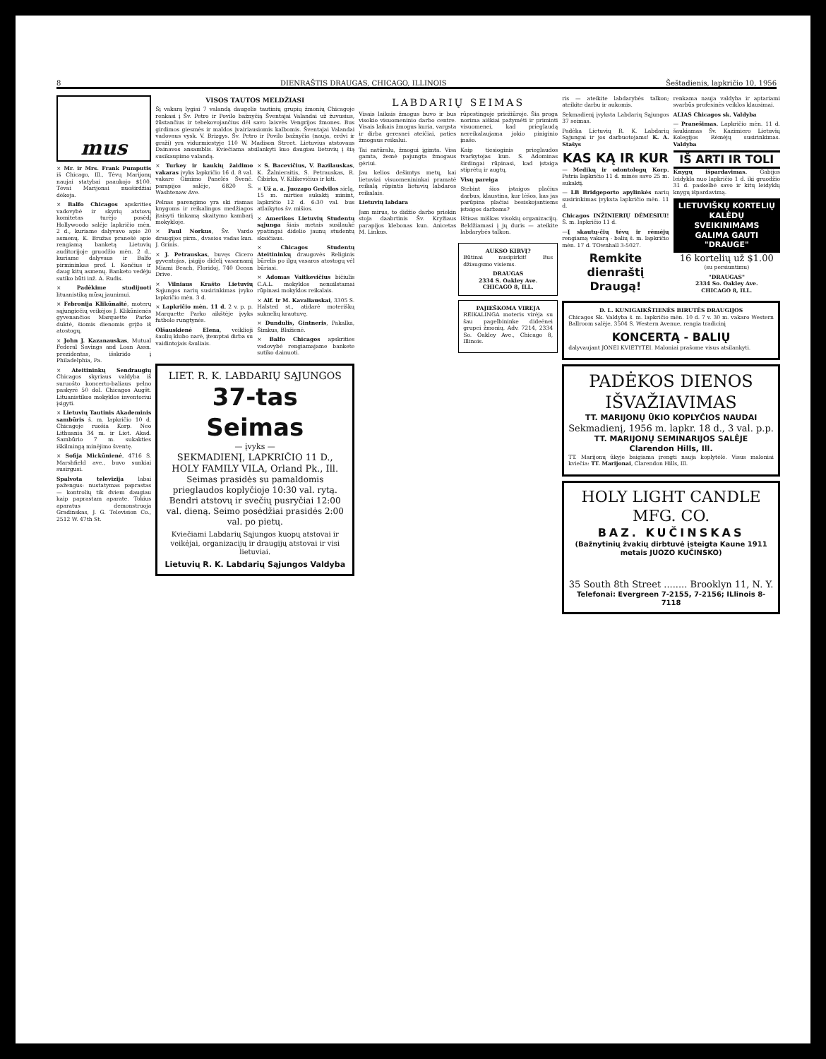8 DIENRAŠTIS DRAUGAS, CHICAGO, ILLINOIS Šeštadienis, lapkričio 10, 1956
mus
× Mr. ir Mrs. Frank Pumputis iš Chicago, Ill., Tėvų Marijonų naujai statybai paaukojo $100. Tėvai Marijonai nuoširdžiai dėkoja.
× Balfo Chicagos apskrities vadovybė ir skyrių atstovų komitetas turėjo posėdį Hollywoodo salėje lapkričio mėn. 2 d., kuriame dalyvavo apie 20 asmenų. K. Bružas pranešė apie rengiamą banketą Lietuvių auditorijoje gruodžio mėn. 2 d., kuriame dalyvaus ir Balfo pirmininkas prof. I. Končius ir daug kitų asmenų. Banketo vedėju sutiko būti inž. A. Rudis.
× Padėkime studijuoti lituanistiką mūsų jaunimui.
× Febronija Klikūnaitė, moterų sąjungiečių veikėjos J. Klikūnienės gyvenančios Marquette Parke duktė, šiomis dienomis grįžo iš atostogų.
× John J. Kazanauskas, Mutual Federal Savings and Loan Assn. prezidentas, išskrido į Philadelphia, Pa.
× Ateitininkų Sendraugių Chicagos skyriaus valdyba iš suruošto koncerto-baliaus pelno paskyrė 50 dol. Chicagos Augšt. Lituanistikos mokyklos inventoriui įsigyti.
× Lietuvių Tautinis Akademinis sambūris š. m. lapkričio 10 d. Chicagoje ruošia Korp. Neo Lithuania 34 m. ir Liet. Akad. Sambūrio 7 m. sukakties iškilmingą minėjimo šventę.
× Sofija Mickūnienė, 4716 S. Marshfield ave., buvo sunkiai susirgusi.
Spalvota televizija labai pažengus: nustatymas paprastas — kontrolių tik dviem daugiau kaip paprastam aparate. Tokius aparatus demonstruoja Gradinskas, J. G. Television Co., 2512 W. 47th St.
VISOS TAUTOS MELDŽIASI
Šį vakarą lygiai 7 valandą daugelis tautinių grupių žmonių Chicagoje renkasi į Šv. Petro ir Povilo bažnyčią Šventajai Valandai už žuvusius, žūstančius ir tebekovojančius dėl savo laisvės Vengrijos žmones. Bus girdimos giesmės ir maldos įvairiausiomis kalbomis. Šventajai Valandai vadovaus vysk. V. Brizgys. Šv. Petro ir Povilo bažnyčia (nauja, erdvi ir graži) yra vidurmiestyje 110 W. Madison Street. Lietuvius atstovaus Dainavos ansamblis. Kviečiama atsilankyti kuo daugiau lietuvių į šią susikaupimo valandą.
× Turkey ir kaukių žaidimo vakaras įvyks lapkričio 16 d. 8 val. vakare Gimimo Panelės Švenč. parapijos salėje, 6820 S. Washtenaw Ave.
Pelnas parengimo yra ski riamas knygoms ir reikalingos medžiagos įtaisyti tinkamą skaitymo kambarį mokykloje.
× Paul Norkus, Šv. Vardo draugijos pirm., dvasios vadas kun. J. Grinis.
× J. Petrauskas, buvęs Cicero gyventojas, įsigijo didelį vasarnamį Miami Beach, Floridoj, 740 Ocean Drive.
× Vilniaus Krašto Lietuvių Sąjungos narių susirinkimas įvyko lapkričio mėn. 3 d.
× Lapkričio mėn. 11 d. 2 v. p. p. Marquette Parko aikštėje įvyks futbolo rungtynės.
Olšauskienė Elena, veiklioji šaulių klubo narė, įtemptai dirba su vaidintojais šauliais.
× S. Bacevičius, V. Bazilauskas, K. Žalnieraitis, S. Petrauskas, R. Čibirka, V. Kilikevičius ir kiti.
× Už a. a. Juozapo Gedvilos sielą, 15 m. mirties sukaktį minint, lapkričio 12 d. 6:30 val. bus atlaikytos šv. mišios.
× Amerikos Lietuvių Studentų sąjunga šiais metais susilaukė ypatingai didelio jaunų studentų skaičiaus.
× Chicagos Studentų Ateitininkų draugovės Religinis būrelis po ilgų vasaros atostogų vėl būriasi.
× Adomas Vaitkevičius bičiulis C.A.L. mokyklos nenuilstamai rūpinasi mokyklos reikalais.
× Alf. ir M. Kavaliauskai, 3305 S. Halsted st., atidarė moteriškų suknelių krautuvę.
× Dundulis, Gintneris, Pakalka, Šimkus, Blažienė.
× Balfo Chicagos apskrities vadovybė rengiamajame bankete sutiko dainuoti.
LIET. R. K. LABDARIŲ SĄJUNGOS
37-tas Seimas
— įvyks —
SEKMADIENĮ, LAPKRIČIO 11 D.,
HOLY FAMILY VILA, Orland Pk., Ill.
Seimas prasidės su pamaldomis prieglaudos koplyčioje 10:30 val. rytą. Bendri atstovų ir svečių pusryčiai 12:00 val. dieną. Seimo posėdžiai prasidės 2:00 val. po pietų.
Kviečiami Labdarių Sąjungos kuopų atstovai ir veikėjai, organizacijų ir draugijų atstovai ir visi lietuviai.
Lietuvių R. K. Labdarių Sąjungos Valdyba
LABDARIŲ SEIMAS
Visais laikais žmogus buvo ir bus visokio visuomeninio darbo centre. Visais laikais žmogus kuria, vargsta ir dirba geresnei ateičiai, paties žmogaus reikalui.
Tai natūralu, žmogui įgimta. Visa gamta, žemė pajungta žmogaus gėriui.
Jau kelios dešimtys metų, kai lietuviai visuomenininkai pramatė reikalą rūpintis lietuvių labdaros reikalais.
Lietuvių labdara
Jam mirus, to didžio darbo priekin stoja daabrtinis Šv. Kryžiaus parapijos klebonas kun. Anicetas M. Linkus.
rūpestingoje priežiūroje. Šia proga norima aiškiai pažymėti ir priminti visuomenei, kad prieglaudą nereikalaujama jokio piniginio įnašo.
Kaip tiesioginis prieglaudos tvarkytojas kun. S. Adominas širdingai rūpinasi, kad įstaiga stiprėtų ir augtų.
Visų pareiga
Stebint šios įstaigos plačius darbus, klaustina, kur lėšos, kas jas parūpina plačiai besiskojantiems įstaigos darbams?
Ištisas miškas visokių organizacijų. Beldžiamasi į jų duris — ateikite labdarybės talkon.
AUKSO KIRVĮ?
Būtinai nusipirkit! Bus džiaugsmo visiems.
DRAUGAS
2334 S. Oakley Ave.
CHICAGO 8, ILL.
PAJIEŠKOMA VIREJA
REIKALINGA moteris virėja su šau pagelbininke dideėnei grupei žmonių. Adv. 7214, 2334 So. Oakley Ave., Chicago 8, Illinois.
ris — ateikite labdarybės talkon; ateikite darbu ir aukomis.
Sekmadienį įvyksta Labdarių Sąjungos 37 seimas.
Padėka Lietuvių R. K. Labdarių Sąjungai ir jos darbuotojams! K. A. Stašys
KAS KĄ IR KUR
— Medikų ir odontologų Korp. Patria lapkričio 11 d. minės savo 25 m. sukaktį.
— LB Bridgeporto apylinkės narių susirinkimas įvyksta lapkričio mėn. 11 d.
Chicagos INŽINIERIŲ DĖMESIUI! Š. m. lapkričio 11 d.
—Į skautų-čių tėvų ir rėmėjų rengiamą vakarą - balių š. m. lapkričio mėn. 17 d. TOwnhall 3-5027.
Remkite dienraštį Draugą!
renkama nauja valdyba ir aptariami svarbūs profesinės veiklos klausimai.
ALIAS Chicagos sk. Valdyba
— Pranešimas. Lapkričio mėn. 11 d. šaukiamas Šv. Kazimiero Lietuvių Kolegijos Rėmėjų susirinkimas. Valdyba
IŠ ARTI IR TOLI
Knygų išpardavimas. Gabijos leidykla nuo lapkričio 1 d. iki gruodžio 31 d. paskelbė savo ir kitų leidyklų knygų išpardavimą.
LIETUVIŠKŲ KORTELIŲ KALĖDŲ SVEIKINIMAMS GALIMA GAUTI "DRAUGE"
16 kortelių už $1.00
(su persiuntimu)
"DRAUGAS"
2334 So. Oakley Ave.
CHICAGO 8, ILL.
D. L. KUNIGAIKŠTIENĖS BIRUTĖS DRAUGIJOS
Chicagos Sk. Valdyba š. m. lapkričio mėn. 10 d. 7 v. 30 m. vakaro Western Ballroom salėje, 3504 S. Western Avenue, rengia tradicinį
KONCERTĄ - BALIŲ
dalyvaujant JONEI KVIETYTEI. Maloniai prašome visus atsilankyti.
PADĖKOS DIENOS
IŠVAŽIAVIMAS
TT. MARIJONŲ ŪKIO KOPLYČIOS NAUDAI
Sekmadienį, 1956 m. lapkr. 18 d., 3 val. p.p.
TT. MARIJONŲ SEMINARIJOS SALĖJE
Clarendon Hills, Ill.
TT. Marijonų ūkyje baigiama įrengti nauja koplytėlė. Visus maloniai kviečia: TT. Marijonai, Clarendon Hills, Ill.
HOLY LIGHT CANDLE MFG. CO.
BAZ. KUČINSKAS
(Bažnytinių žvakių dirbtuvė įsteigta Kaune 1911 metais JUOZO KUČINSKO)
35 South 8th Street ........ Brooklyn 11, N. Y.
Telefonai: Evergreen 7-2155, 7-2156; ILlinois 8-7118